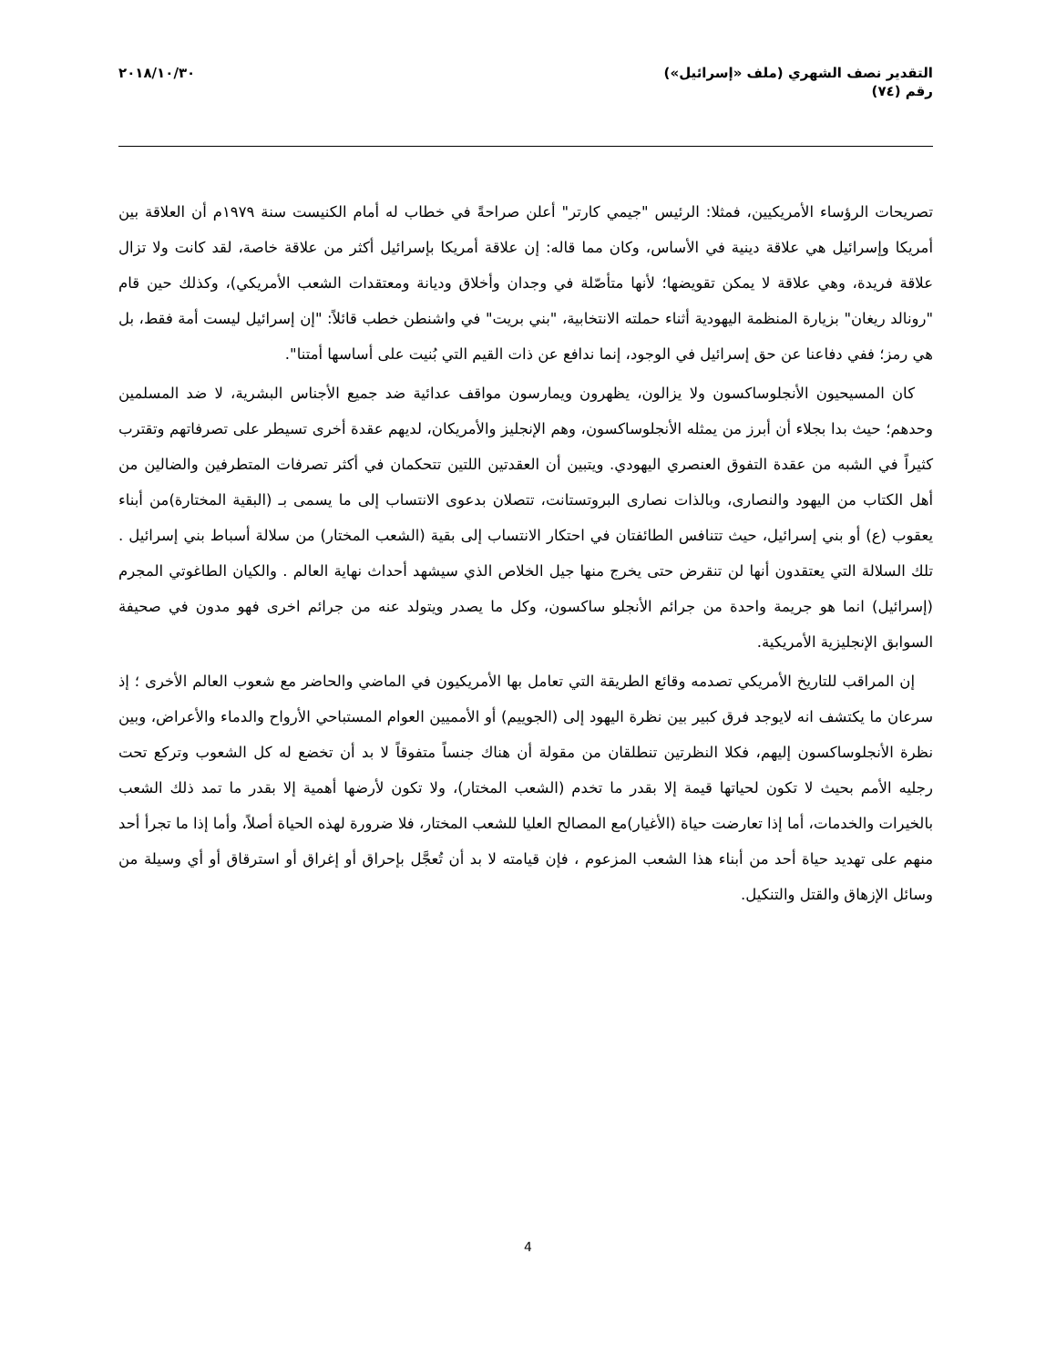التقدير نصف الشهري (ملف «إسرائيل»)
رقم (٧٤)
٢٠١٨/١٠/٣٠
تصريحات الرؤساء الأمريكيين، فمثلا: الرئيس "جيمي كارتر" أعلن صراحةً في خطاب له أمام الكنيست سنة ١٩٧٩م أن العلاقة بين أمريكا وإسرائيل هي علاقة دينية في الأساس، وكان مما قاله: إن علاقة أمريكا بإسرائيل أكثر من علاقة خاصة، لقد كانت ولا تزال علاقة فريدة، وهي علاقة لا يمكن تقويضها؛ لأنها متأصّلة في وجدان وأخلاق وديانة ومعتقدات الشعب الأمريكي)، وكذلك حين قام "رونالد ريغان" بزيارة المنظمة اليهودية أثناء حملته الانتخابية، "بني بريت" في واشنطن خطب قائلاً: "إن إسرائيل ليست أمة فقط، بل هي رمز؛ ففي دفاعنا عن حق إسرائيل في الوجود، إنما ندافع عن ذات القيم التي بُنيت على أساسها أمتنا".
كان المسيحيون الأنجلوساكسون ولا يزالون، يظهرون ويمارسون مواقف عدائية ضد جميع الأجناس البشرية، لا ضد المسلمين وحدهم؛ حيث بدا بجلاء أن أبرز من يمثله الأنجلوساكسون، وهم الإنجليز والأمريكان، لديهم عقدة أخرى تسيطر على تصرفاتهم وتقترب كثيراً في الشبه من عقدة التفوق العنصري اليهودي. ويتبين أن العقدتين اللتين تتحكمان في أكثر تصرفات المتطرفين والضالين من أهل الكتاب من اليهود والنصارى، وبالذات نصارى البروتستانت، تتصلان بدعوى الانتساب إلى ما يسمى بـ (البقية المختارة)من أبناء يعقوب (ع) أو بني إسرائيل، حيث تتنافس الطائفتان في احتكار الانتساب إلى بقية (الشعب المختار) من سلالة أسباط بني إسرائيل . تلك السلالة التي يعتقدون أنها لن تنقرض حتى يخرج منها جيل الخلاص الذي سيشهد أحداث نهاية العالم . والكيان الطاغوتي المجرم (إسرائيل) انما هو جريمة واحدة من جرائم الأنجلو ساكسون، وكل ما يصدر ويتولد عنه من جرائم اخرى فهو مدون في صحيفة السوابق الإنجليزية الأمريكية.
إن المراقب للتاريخ الأمريكي تصدمه وقائع الطريقة التي تعامل بها الأمريكيون في الماضي والحاضر مع شعوب العالم الأخرى ؛ إذ سرعان ما يكتشف انه لايوجد فرق كبير بين نظرة اليهود إلى (الجوييم) أو الأمميين العوام المستباحي الأرواح والدماء والأعراض، وبين نظرة الأنجلوساكسون إليهم، فكلا النظرتين تنطلقان من مقولة أن هناك جنساً متفوقاً لا بد أن تخضع له كل الشعوب وتركع تحت رجليه الأمم بحيث لا تكون لحياتها قيمة إلا بقدر ما تخدم (الشعب المختار)، ولا تكون لأرضها أهمية إلا بقدر ما تمد ذلك الشعب بالخيرات والخدمات، أما إذا تعارضت حياة (الأغيار)مع المصالح العليا للشعب المختار، فلا ضرورة لهذه الحياة أصلاً، وأما إذا ما تجرأ أحد منهم على تهديد حياة أحد من أبناء هذا الشعب المزعوم ، فإن قيامته لا بد أن تُعجَّل بإحراق أو إغراق أو استرقاق أو أي وسيلة من وسائل الإزهاق والقتل والتنكيل.
4